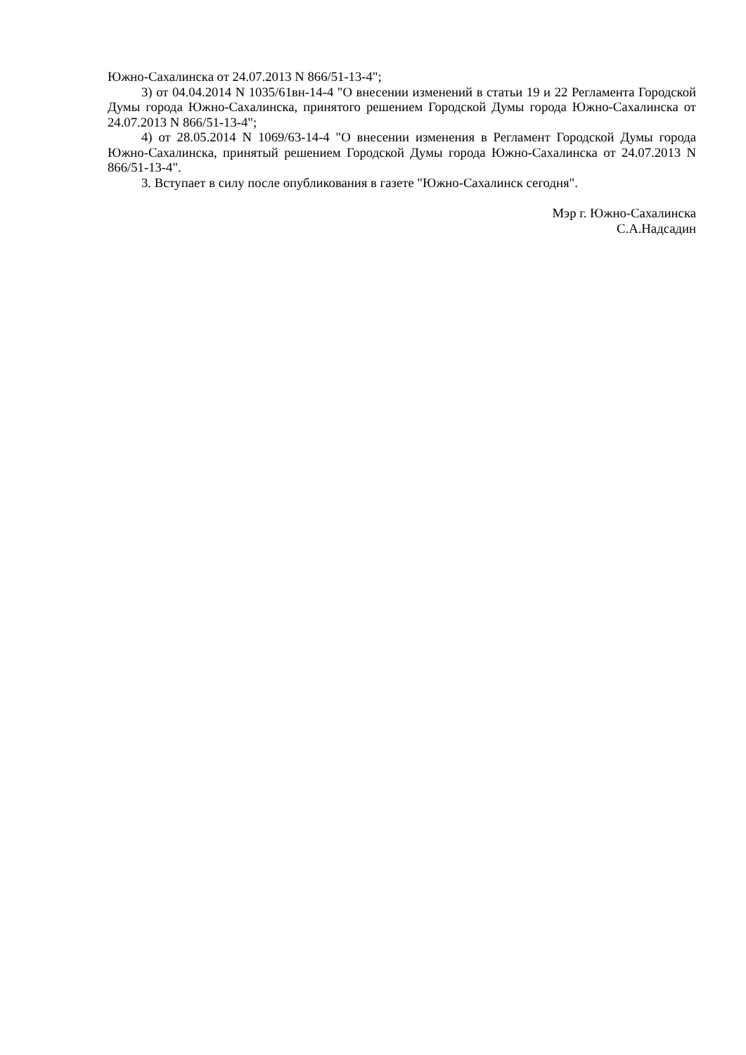Южно-Сахалинска от 24.07.2013 N 866/51-13-4";
3) от 04.04.2014 N 1035/61вн-14-4 "О внесении изменений в статьи 19 и 22 Регламента Городской Думы города Южно-Сахалинска, принятого решением Городской Думы города Южно-Сахалинска от 24.07.2013 N 866/51-13-4";
4) от 28.05.2014 N 1069/63-14-4 "О внесении изменения в Регламент Городской Думы города Южно-Сахалинска, принятый решением Городской Думы города Южно-Сахалинска от 24.07.2013 N 866/51-13-4".
3. Вступает в силу после опубликования в газете "Южно-Сахалинск сегодня".
Мэр г. Южно-Сахалинска
С.А.Надсадин